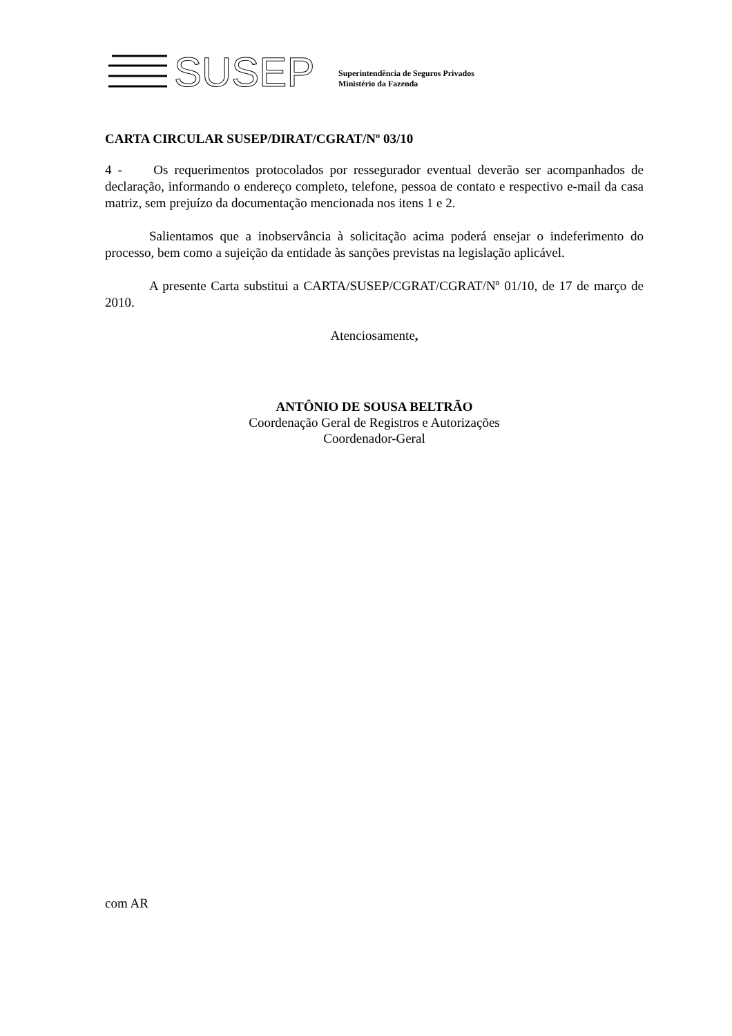SUSEP
Superintendência de Seguros Privados
Ministério da Fazenda
CARTA CIRCULAR SUSEP/DIRAT/CGRAT/Nº 03/10
4 - Os requerimentos protocolados por ressegurador eventual deverão ser acompanhados de declaração, informando o endereço completo, telefone, pessoa de contato e respectivo e-mail da casa matriz, sem prejuízo da documentação mencionada nos itens 1 e 2.
Salientamos que a inobservância à solicitação acima poderá ensejar o indeferimento do processo, bem como a sujeição da entidade às sanções previstas na legislação aplicável.
A presente Carta substitui a CARTA/SUSEP/CGRAT/CGRAT/Nº 01/10, de 17 de março de 2010.
Atenciosamente,
ANTÔNIO DE SOUSA BELTRÃO
Coordenação Geral de Registros e Autorizações
Coordenador-Geral
com AR